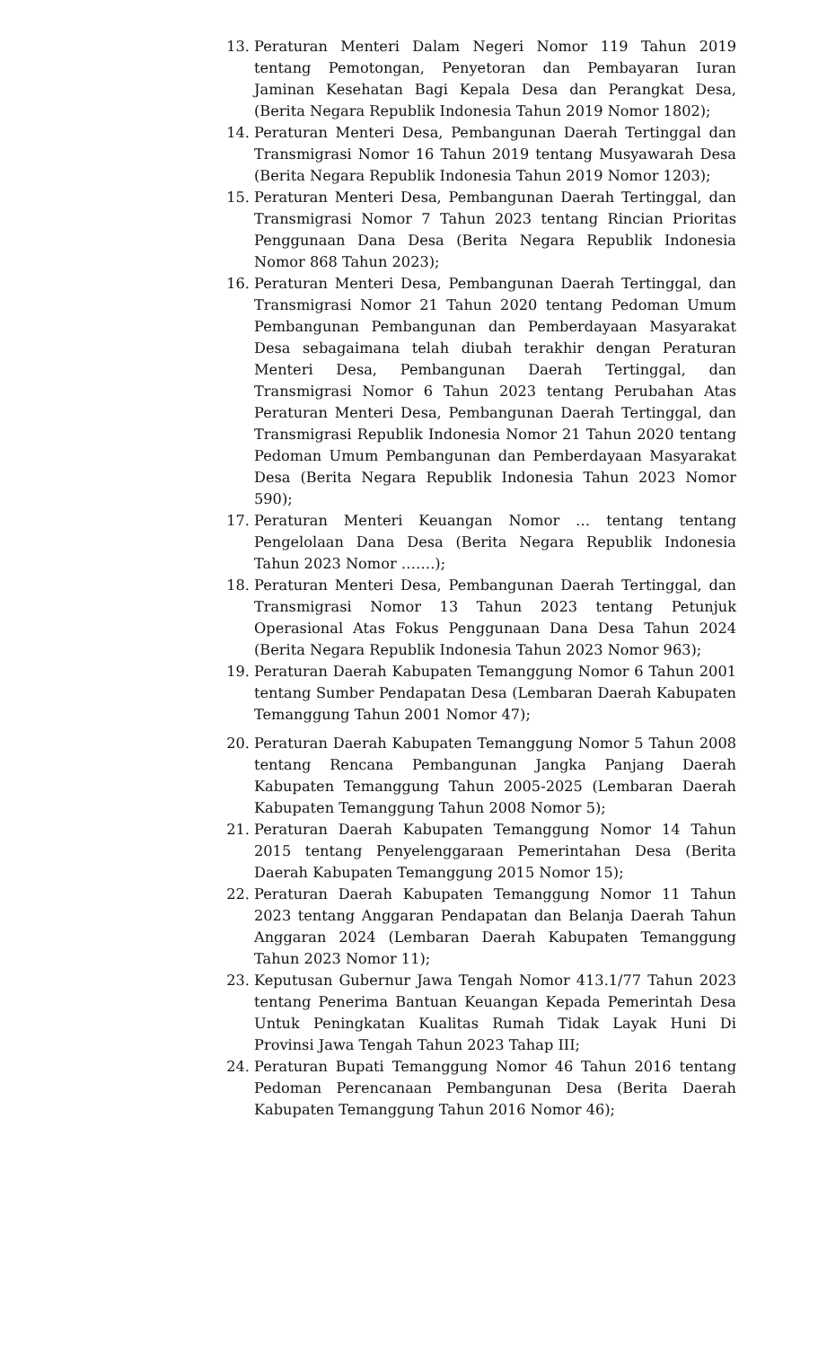13. Peraturan Menteri Dalam Negeri Nomor 119 Tahun 2019 tentang Pemotongan, Penyetoran dan Pembayaran Iuran Jaminan Kesehatan Bagi Kepala Desa dan Perangkat Desa, (Berita Negara Republik Indonesia Tahun 2019 Nomor 1802);
14. Peraturan Menteri Desa, Pembangunan Daerah Tertinggal dan Transmigrasi Nomor 16 Tahun 2019 tentang Musyawarah Desa (Berita Negara Republik Indonesia Tahun 2019 Nomor 1203);
15. Peraturan Menteri Desa, Pembangunan Daerah Tertinggal, dan Transmigrasi Nomor 7 Tahun 2023 tentang Rincian Prioritas Penggunaan Dana Desa (Berita Negara Republik Indonesia Nomor 868 Tahun 2023);
16. Peraturan Menteri Desa, Pembangunan Daerah Tertinggal, dan Transmigrasi Nomor 21 Tahun 2020 tentang Pedoman Umum Pembangunan Pembangunan dan Pemberdayaan Masyarakat Desa sebagaimana telah diubah terakhir dengan Peraturan Menteri Desa, Pembangunan Daerah Tertinggal, dan Transmigrasi Nomor 6 Tahun 2023 tentang Perubahan Atas Peraturan Menteri Desa, Pembangunan Daerah Tertinggal, dan Transmigrasi Republik Indonesia Nomor 21 Tahun 2020 tentang Pedoman Umum Pembangunan dan Pemberdayaan Masyarakat Desa (Berita Negara Republik Indonesia Tahun 2023 Nomor 590);
17. Peraturan Menteri Keuangan Nomor … tentang tentang Pengelolaan Dana Desa (Berita Negara Republik Indonesia Tahun 2023 Nomor …….);
18. Peraturan Menteri Desa, Pembangunan Daerah Tertinggal, dan Transmigrasi Nomor 13 Tahun 2023 tentang Petunjuk Operasional Atas Fokus Penggunaan Dana Desa Tahun 2024 (Berita Negara Republik Indonesia Tahun 2023 Nomor 963);
19. Peraturan Daerah Kabupaten Temanggung Nomor 6 Tahun 2001 tentang Sumber Pendapatan Desa (Lembaran Daerah Kabupaten Temanggung Tahun 2001 Nomor 47);
20. Peraturan Daerah Kabupaten Temanggung Nomor 5 Tahun 2008 tentang Rencana Pembangunan Jangka Panjang Daerah Kabupaten Temanggung Tahun 2005-2025 (Lembaran Daerah Kabupaten Temanggung Tahun 2008 Nomor 5);
21. Peraturan Daerah Kabupaten Temanggung Nomor 14 Tahun 2015 tentang Penyelenggaraan Pemerintahan Desa (Berita Daerah Kabupaten Temanggung 2015 Nomor 15);
22. Peraturan Daerah Kabupaten Temanggung Nomor 11 Tahun 2023 tentang Anggaran Pendapatan dan Belanja Daerah Tahun Anggaran 2024 (Lembaran Daerah Kabupaten Temanggung Tahun 2023 Nomor 11);
23. Keputusan Gubernur Jawa Tengah Nomor 413.1/77 Tahun 2023 tentang Penerima Bantuan Keuangan Kepada Pemerintah Desa Untuk Peningkatan Kualitas Rumah Tidak Layak Huni Di Provinsi Jawa Tengah Tahun 2023 Tahap III;
24. Peraturan Bupati Temanggung Nomor 46 Tahun 2016 tentang Pedoman Perencanaan Pembangunan Desa (Berita Daerah Kabupaten Temanggung Tahun 2016 Nomor 46);